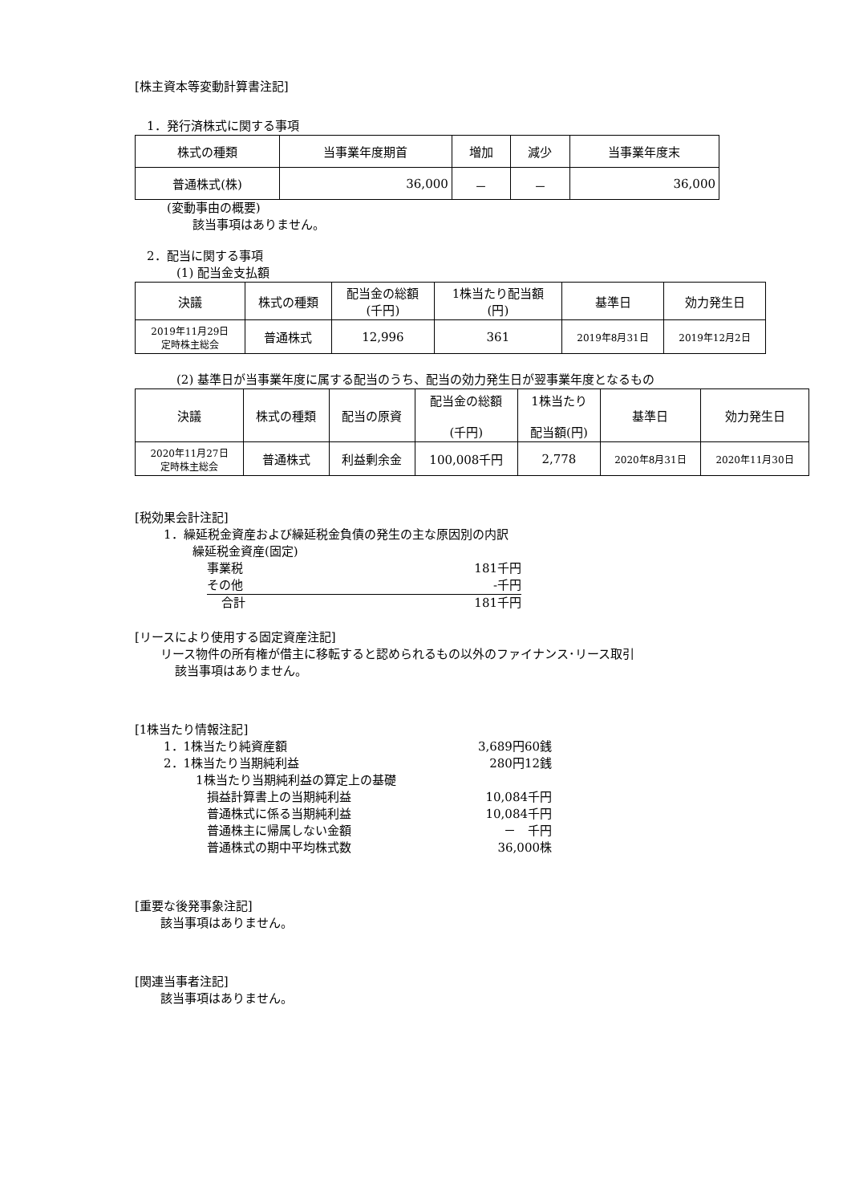[株主資本等変動計算書注記]
　1．発行済株式に関する事項
| 株式の種類 | 当事業年度期首 | 増加 | 減少 | 当事業年度末 |
| --- | --- | --- | --- | --- |
| 普通株式(株) | 36,000 | － | － | 36,000 |
(変動事由の概要)
該当事項はありません。
　2．配当に関する事項
(1) 配当金支払額
| 決議 | 株式の種類 | 配当金の総額 (千円) | 1株当たり配当額 (円) | 基準日 | 効力発生日 |
| --- | --- | --- | --- | --- | --- |
| 2019年11月29日 定時株主総会 | 普通株式 | 12,996 | 361 | 2019年8月31日 | 2019年12月2日 |
(2) 基準日が当事業年度に属する配当のうち、配当の効力発生日が翌事業年度となるもの
| 決議 | 株式の種類 | 配当の原資 | 配当金の総額 (千円) | 1株当たり 配当額(円) | 基準日 | 効力発生日 |
| --- | --- | --- | --- | --- | --- | --- |
| 2020年11月27日 定時株主総会 | 普通株式 | 利益剰余金 | 100,008千円 | 2,778 | 2020年8月31日 | 2020年11月30日 |
[税効果会計注記]
1．繰延税金資産および繰延税金負債の発生の主な原因別の内訳
繰延税金資産(固定)
事業税 181千円
その他 -千円
合計 181千円
[リースにより使用する固定資産注記]
リース物件の所有権が借主に移転すると認められるもの以外のファイナンス･リース取引
該当事項はありません。
[1株当たり情報注記]
1．1株当たり純資産額 3,689円60銭
2．1株当たり当期純利益 280円12銭
1株当たり当期純利益の算定上の基礎
損益計算書上の当期純利益 10,084千円
普通株式に係る当期純利益 10,084千円
普通株主に帰属しない金額 －　千円
普通株式の期中平均株式数 36,000株
[重要な後発事象注記]
該当事項はありません。
[関連当事者注記]
該当事項はありません。